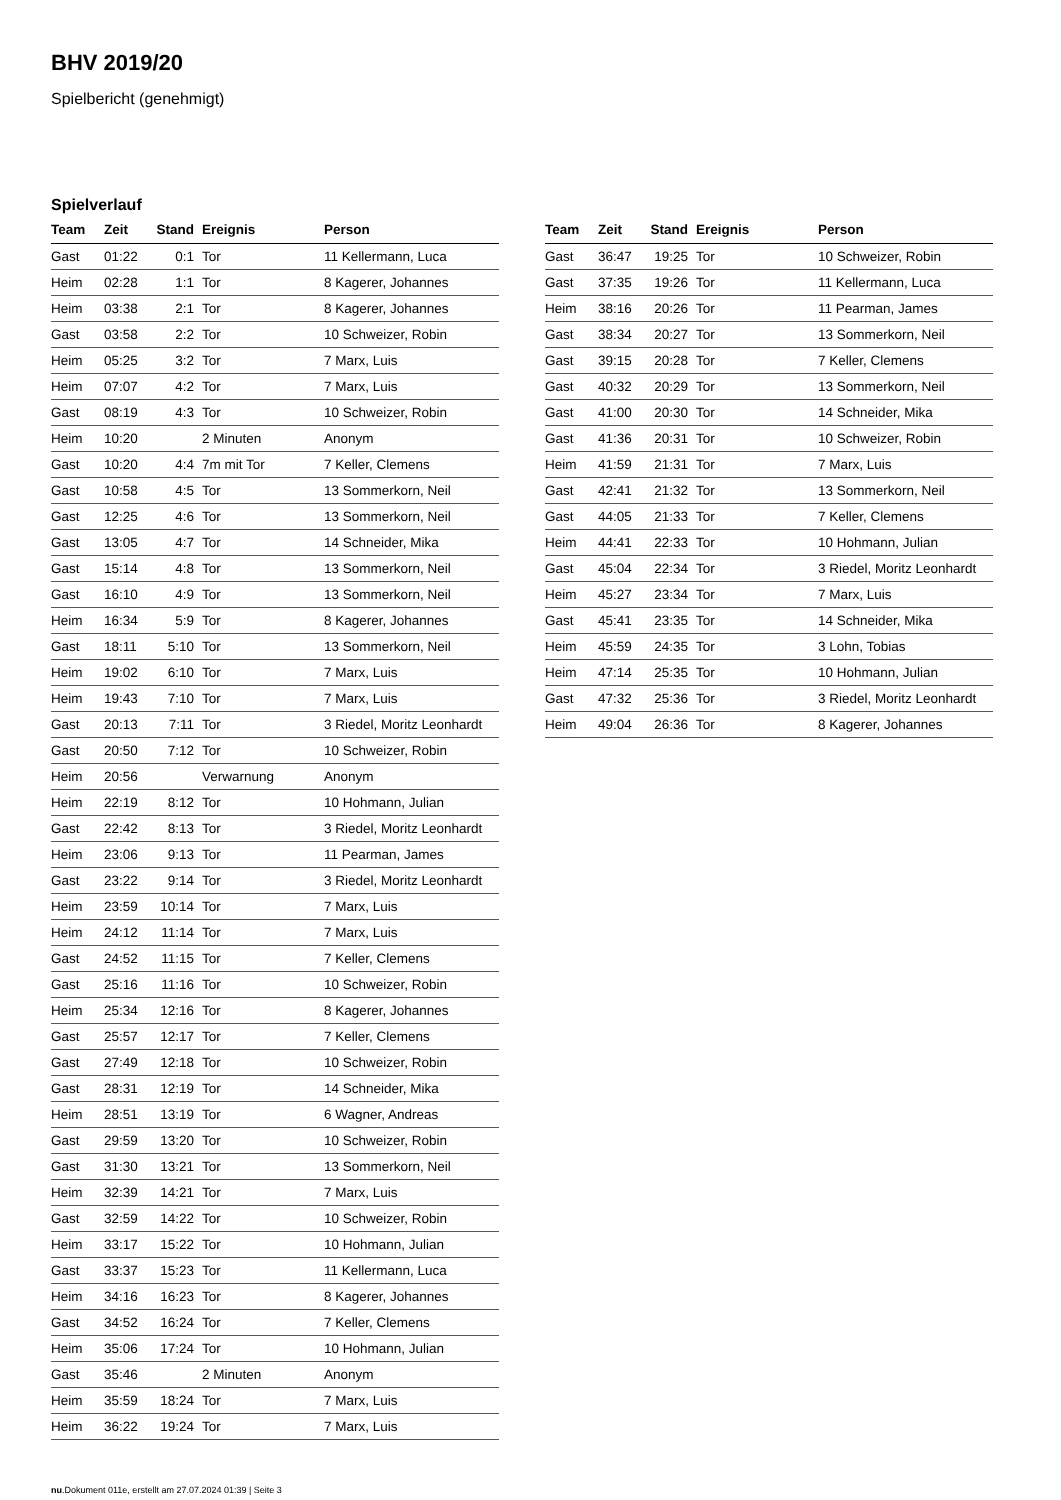BHV 2019/20
Spielbericht (genehmigt)
Spielverlauf
| Team | Zeit | Stand | Ereignis | Person |
| --- | --- | --- | --- | --- |
| Gast | 01:22 | 0:1 | Tor | 11 Kellermann, Luca |
| Heim | 02:28 | 1:1 | Tor | 8 Kagerer, Johannes |
| Heim | 03:38 | 2:1 | Tor | 8 Kagerer, Johannes |
| Gast | 03:58 | 2:2 | Tor | 10 Schweizer, Robin |
| Heim | 05:25 | 3:2 | Tor | 7 Marx, Luis |
| Heim | 07:07 | 4:2 | Tor | 7 Marx, Luis |
| Gast | 08:19 | 4:3 | Tor | 10 Schweizer, Robin |
| Heim | 10:20 | | 2 Minuten | Anonym |
| Gast | 10:20 | 4:4 | 7m mit Tor | 7 Keller, Clemens |
| Gast | 10:58 | 4:5 | Tor | 13 Sommerkorn, Neil |
| Gast | 12:25 | 4:6 | Tor | 13 Sommerkorn, Neil |
| Gast | 13:05 | 4:7 | Tor | 14 Schneider, Mika |
| Gast | 15:14 | 4:8 | Tor | 13 Sommerkorn, Neil |
| Gast | 16:10 | 4:9 | Tor | 13 Sommerkorn, Neil |
| Heim | 16:34 | 5:9 | Tor | 8 Kagerer, Johannes |
| Gast | 18:11 | 5:10 | Tor | 13 Sommerkorn, Neil |
| Heim | 19:02 | 6:10 | Tor | 7 Marx, Luis |
| Heim | 19:43 | 7:10 | Tor | 7 Marx, Luis |
| Gast | 20:13 | 7:11 | Tor | 3 Riedel, Moritz Leonhardt |
| Gast | 20:50 | 7:12 | Tor | 10 Schweizer, Robin |
| Heim | 20:56 | | Verwarnung | Anonym |
| Heim | 22:19 | 8:12 | Tor | 10 Hohmann, Julian |
| Gast | 22:42 | 8:13 | Tor | 3 Riedel, Moritz Leonhardt |
| Heim | 23:06 | 9:13 | Tor | 11 Pearman, James |
| Gast | 23:22 | 9:14 | Tor | 3 Riedel, Moritz Leonhardt |
| Heim | 23:59 | 10:14 | Tor | 7 Marx, Luis |
| Heim | 24:12 | 11:14 | Tor | 7 Marx, Luis |
| Gast | 24:52 | 11:15 | Tor | 7 Keller, Clemens |
| Gast | 25:16 | 11:16 | Tor | 10 Schweizer, Robin |
| Heim | 25:34 | 12:16 | Tor | 8 Kagerer, Johannes |
| Gast | 25:57 | 12:17 | Tor | 7 Keller, Clemens |
| Gast | 27:49 | 12:18 | Tor | 10 Schweizer, Robin |
| Gast | 28:31 | 12:19 | Tor | 14 Schneider, Mika |
| Heim | 28:51 | 13:19 | Tor | 6 Wagner, Andreas |
| Gast | 29:59 | 13:20 | Tor | 10 Schweizer, Robin |
| Gast | 31:30 | 13:21 | Tor | 13 Sommerkorn, Neil |
| Heim | 32:39 | 14:21 | Tor | 7 Marx, Luis |
| Gast | 32:59 | 14:22 | Tor | 10 Schweizer, Robin |
| Heim | 33:17 | 15:22 | Tor | 10 Hohmann, Julian |
| Gast | 33:37 | 15:23 | Tor | 11 Kellermann, Luca |
| Heim | 34:16 | 16:23 | Tor | 8 Kagerer, Johannes |
| Gast | 34:52 | 16:24 | Tor | 7 Keller, Clemens |
| Heim | 35:06 | 17:24 | Tor | 10 Hohmann, Julian |
| Gast | 35:46 | | 2 Minuten | Anonym |
| Heim | 35:59 | 18:24 | Tor | 7 Marx, Luis |
| Heim | 36:22 | 19:24 | Tor | 7 Marx, Luis |
| Team | Zeit | Stand | Ereignis | Person |
| --- | --- | --- | --- | --- |
| Gast | 36:47 | 19:25 | Tor | 10 Schweizer, Robin |
| Gast | 37:35 | 19:26 | Tor | 11 Kellermann, Luca |
| Heim | 38:16 | 20:26 | Tor | 11 Pearman, James |
| Gast | 38:34 | 20:27 | Tor | 13 Sommerkorn, Neil |
| Gast | 39:15 | 20:28 | Tor | 7 Keller, Clemens |
| Gast | 40:32 | 20:29 | Tor | 13 Sommerkorn, Neil |
| Gast | 41:00 | 20:30 | Tor | 14 Schneider, Mika |
| Gast | 41:36 | 20:31 | Tor | 10 Schweizer, Robin |
| Heim | 41:59 | 21:31 | Tor | 7 Marx, Luis |
| Gast | 42:41 | 21:32 | Tor | 13 Sommerkorn, Neil |
| Gast | 44:05 | 21:33 | Tor | 7 Keller, Clemens |
| Heim | 44:41 | 22:33 | Tor | 10 Hohmann, Julian |
| Gast | 45:04 | 22:34 | Tor | 3 Riedel, Moritz Leonhardt |
| Heim | 45:27 | 23:34 | Tor | 7 Marx, Luis |
| Gast | 45:41 | 23:35 | Tor | 14 Schneider, Mika |
| Heim | 45:59 | 24:35 | Tor | 3 Lohn, Tobias |
| Heim | 47:14 | 25:35 | Tor | 10 Hohmann, Julian |
| Gast | 47:32 | 25:36 | Tor | 3 Riedel, Moritz Leonhardt |
| Heim | 49:04 | 26:36 | Tor | 8 Kagerer, Johannes |
nu.Dokument 011e, erstellt am 27.07.2024 01:39 | Seite 3